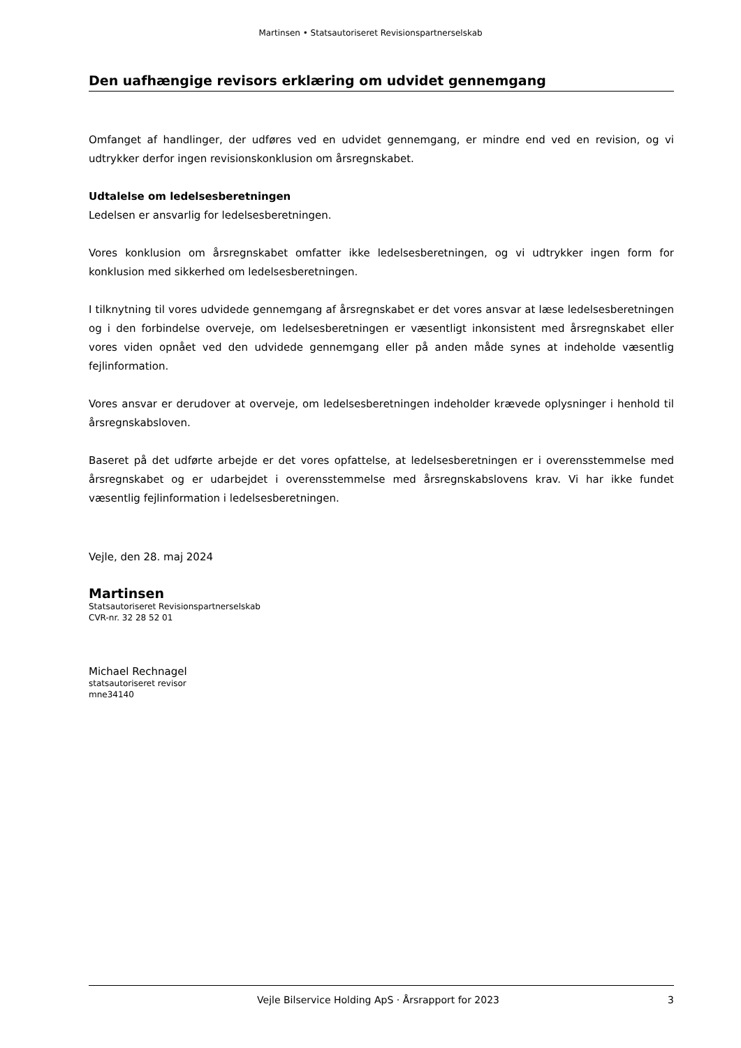Martinsen • Statsautoriseret Revisionspartnerselskab
Den uafhængige revisors erklæring om udvidet gennemgang
Omfanget af handlinger, der udføres ved en udvidet gennemgang, er mindre end ved en revision, og vi udtrykker derfor ingen revisionskonklusion om årsregnskabet.
Udtalelse om ledelsesberetningen
Ledelsen er ansvarlig for ledelsesberetningen.
Vores konklusion om årsregnskabet omfatter ikke ledelsesberetningen, og vi udtrykker ingen form for konklusion med sikkerhed om ledelsesberetningen.
I tilknytning til vores udvidede gennemgang af årsregnskabet er det vores ansvar at læse ledelsesberetningen og i den forbindelse overveje, om ledelsesberetningen er væsentligt inkonsistent med årsregnskabet eller vores viden opnået ved den udvidede gennemgang eller på anden måde synes at indeholde væsentlig fejlinformation.
Vores ansvar er derudover at overveje, om ledelsesberetningen indeholder krævede oplysninger i henhold til årsregnskabsloven.
Baseret på det udførte arbejde er det vores opfattelse, at ledelsesberetningen er i overensstemmelse med årsregnskabet og er udarbejdet i overensstemmelse med årsregnskabslovens krav. Vi har ikke fundet væsentlig fejlinformation i ledelsesberetningen.
Vejle, den 28. maj 2024
Martinsen
Statsautoriseret Revisionspartnerselskab
CVR-nr. 32 28 52 01
Michael Rechnagel
statsautoriseret revisor
mne34140
Vejle Bilservice Holding ApS · Årsrapport for 2023 3